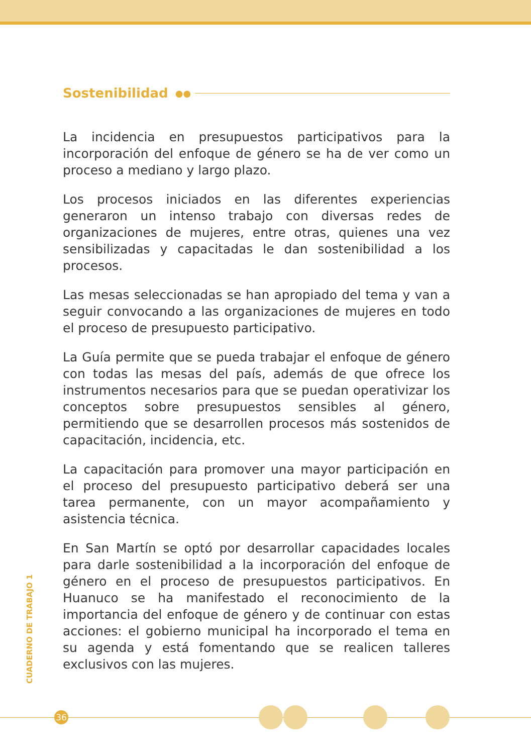Sostenibilidad ●●
La incidencia en presupuestos participativos para la incorporación del enfoque de género se ha de ver como un proceso a mediano y largo plazo.
Los procesos iniciados en las diferentes experiencias generaron un intenso trabajo con diversas redes de organizaciones de mujeres, entre otras, quienes una vez sensibilizadas y capacitadas le dan sostenibilidad a los procesos.
Las mesas seleccionadas se han apropiado del tema y van a seguir convocando a las organizaciones de mujeres en todo el proceso de presupuesto participativo.
La Guía permite que se pueda trabajar el enfoque de género con todas las mesas del país, además de que ofrece los instrumentos necesarios para que se puedan operativizar los conceptos sobre presupuestos sensibles al género, permitiendo que se desarrollen procesos más sostenidos de capacitación, incidencia, etc.
La capacitación para promover una mayor participación en el proceso del presupuesto participativo deberá ser una tarea permanente, con un mayor acompañamiento y asistencia técnica.
En San Martín se optó por desarrollar capacidades locales para darle sostenibilidad a la incorporación del enfoque de género en el proceso de presupuestos participativos. En Huanuco se ha manifestado el reconocimiento de la importancia del enfoque de género y de continuar con estas acciones: el gobierno municipal ha incorporado el tema en su agenda y está fomentando que se realicen talleres exclusivos con las mujeres.
CUADERNO DE TRABAJO 1
36